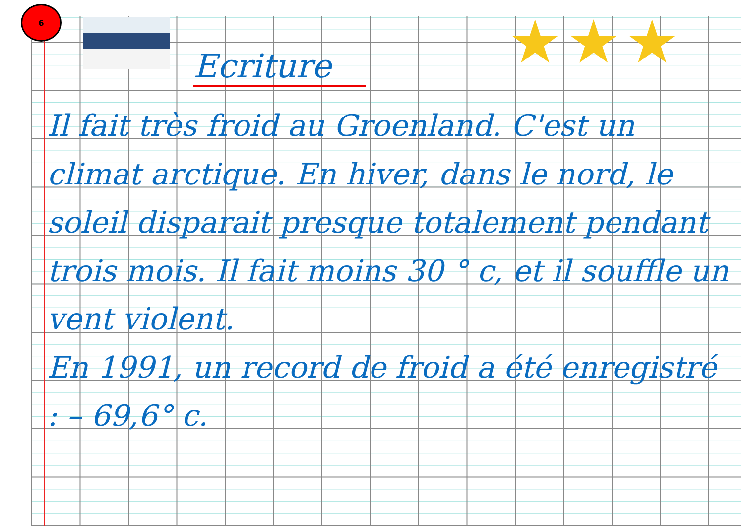6
★★★
Ecriture
Il fait très froid au Groenland. C'est un climat arctique. En hiver, dans le nord, le soleil disparait presque totalement pendant trois mois. Il fait moins 30 ° c, et il souffle un vent violent.
En 1991, un record de froid a été enregistré : – 69,6° c.